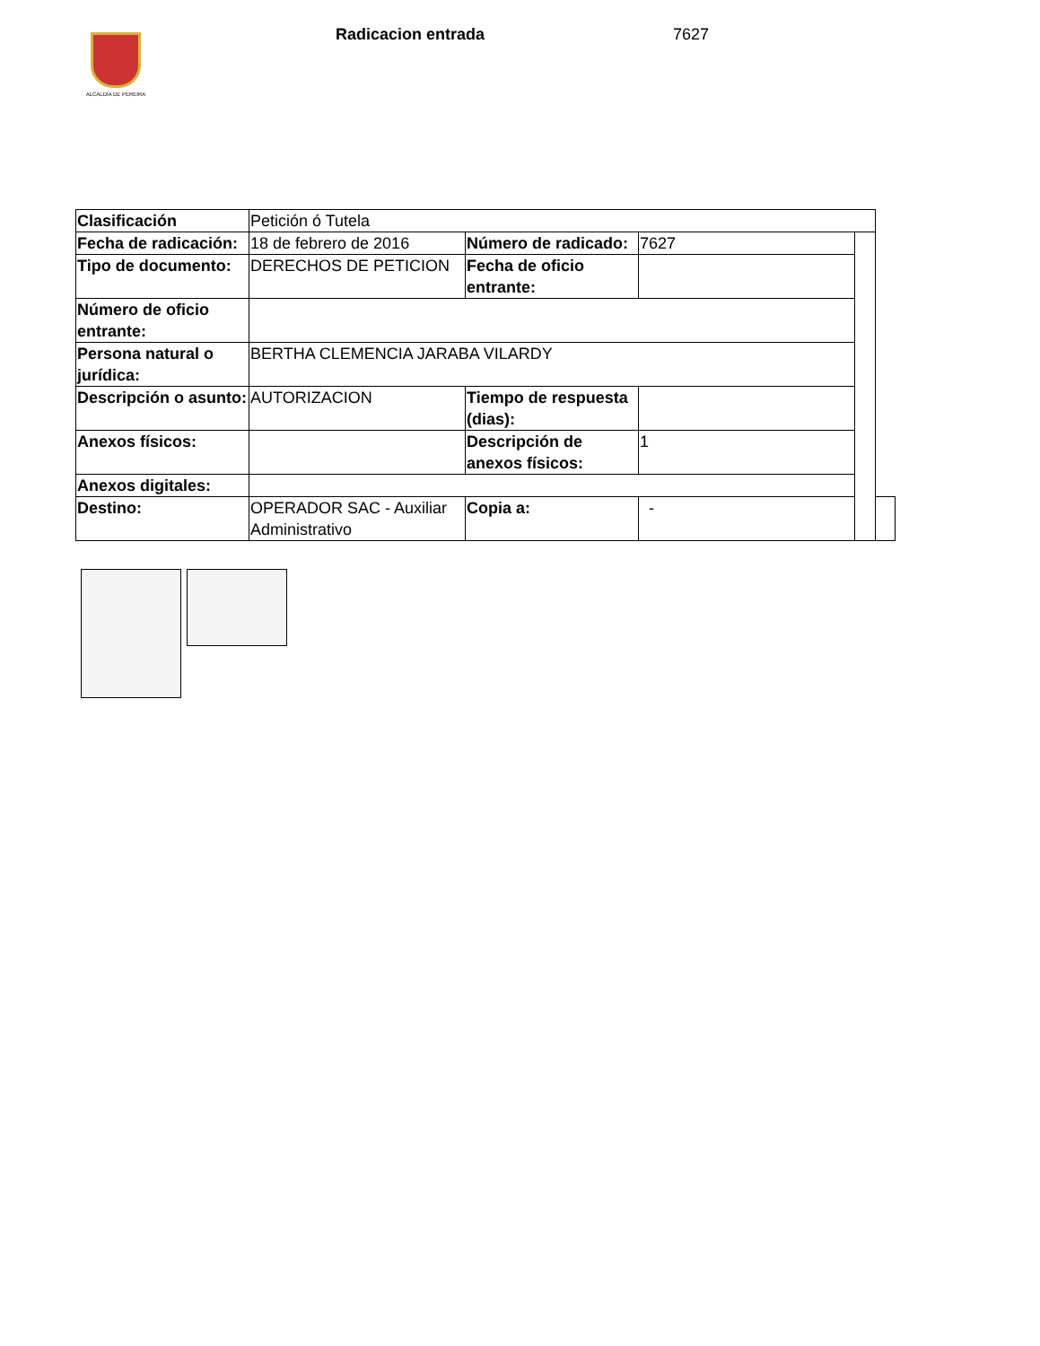ALCALDÍA DE PEREIRA
Radicacion entrada 7627
| Clasificación | Petición ó Tutela | | | | |
| Fecha de radicación: | 18 de febrero de 2016 | Número de radicado: | 7627 | | |
| Tipo de documento: | DERECHOS DE PETICION | Fecha de oficio entrante: | | | |
| Número de oficio entrante: | | | | | |
| Persona natural o jurídica: | BERTHA CLEMENCIA JARABA VILARDY | | | | |
| Descripción o asunto: | AUTORIZACION | Tiempo de respuesta (dias): | | | |
| Anexos físicos: | | Descripción de anexos físicos: | 1 | | |
| Anexos digitales: | | | | | |
| Destino: | OPERADOR SAC - Auxiliar Administrativo | Copia a: | - | | |